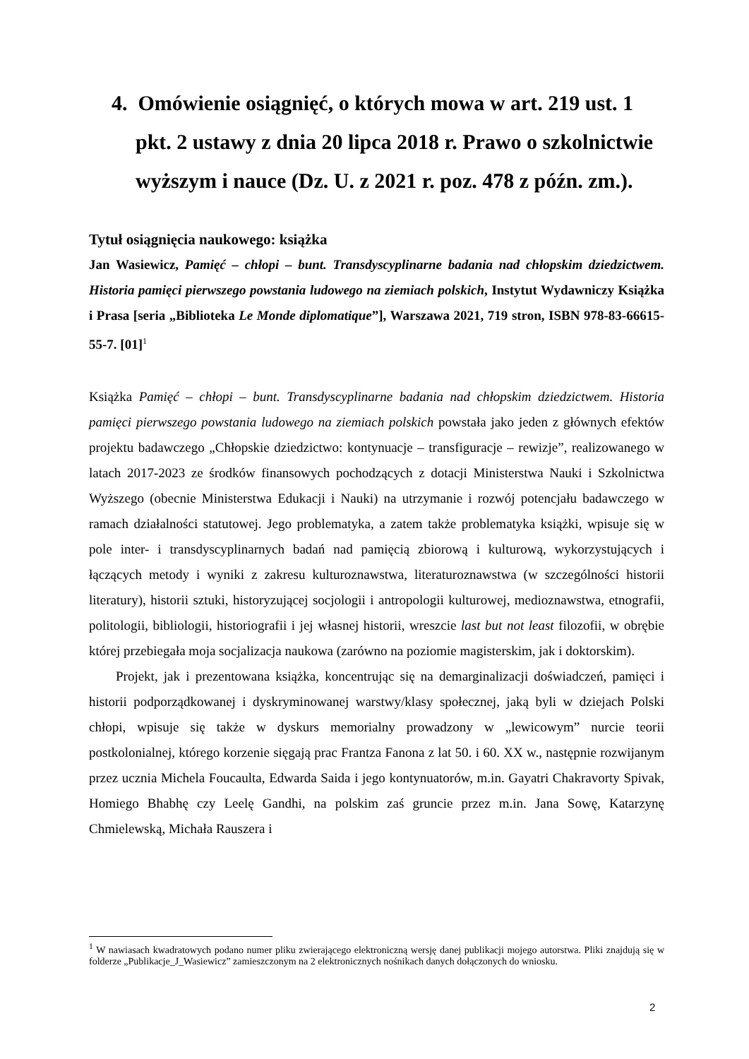4. Omówienie osiągnięć, o których mowa w art. 219 ust. 1 pkt. 2 ustawy z dnia 20 lipca 2018 r. Prawo o szkolnictwie wyższym i nauce (Dz. U. z 2021 r. poz. 478 z późn. zm.).
Tytuł osiągnięcia naukowego: książka
Jan Wasiewicz, Pamięć – chłopi – bunt. Transdyscyplinarne badania nad chłopskim dziedzictwem. Historia pamięci pierwszego powstania ludowego na ziemiach polskich, Instytut Wydawniczy Książka i Prasa [seria „Biblioteka Le Monde diplomatique”], Warszawa 2021, 719 stron, ISBN 978-83-66615-55-7. [01]<sup>1</sup>
Książka Pamięć – chłopi – bunt. Transdyscyplinarne badania nad chłopskim dziedzictwem. Historia pamięci pierwszego powstania ludowego na ziemiach polskich powstała jako jeden z głównych efektów projektu badawczego „Chłopskie dziedzictwo: kontynuacje – transfiguracje – rewizje”, realizowanego w latach 2017-2023 ze środków finansowych pochodzących z dotacji Ministerstwa Nauki i Szkolnictwa Wyższego (obecnie Ministerstwa Edukacji i Nauki) na utrzymanie i rozwój potencjału badawczego w ramach działalności statutowej. Jego problematyka, a zatem także problematyka książki, wpisuje się w pole inter- i transdyscyplinarnych badań nad pamięcią zbiorową i kulturową, wykorzystujących i łączących metody i wyniki z zakresu kulturoznawstwa, literaturoznawstwa (w szczególności historii literatury), historii sztuki, historyzującej socjologii i antropologii kulturowej, medioznawstwa, etnografii, politologii, bibliologii, historiografii i jej własnej historii, wreszcie last but not least filozofii, w obrębie której przebiegała moja socjalizacja naukowa (zarówno na poziomie magisterskim, jak i doktorskim).
Projekt, jak i prezentowana książka, koncentrując się na demarginalizacji doświadczeń, pamięci i historii podporządkowanej i dyskryminowanej warstwy/klasy społecznej, jaką byli w dziejach Polski chłopi, wpisuje się także w dyskurs memorialny prowadzony w „lewicowym” nurcie teorii postkolonialnej, którego korzenie sięgają prac Frantza Fanona z lat 50. i 60. XX w., następnie rozwijanym przez ucznia Michela Foucaulta, Edwarda Saida i jego kontynuatorów, m.in. Gayatri Chakravorty Spivak, Homiego Bhabhę czy Leelę Gandhi, na polskim zaś gruncie przez m.in. Jana Sowę, Katarzynę Chmielewską, Michała Rauszera i
<sup>1</sup> W nawiasach kwadratowych podano numer pliku zwierającego elektroniczną wersję danej publikacji mojego autorstwa. Pliki znajdują się w folderze „Publikacje_J_Wasiewicz” zamieszczonym na 2 elektronicznych nośnikach danych dołączonych do wniosku.
2